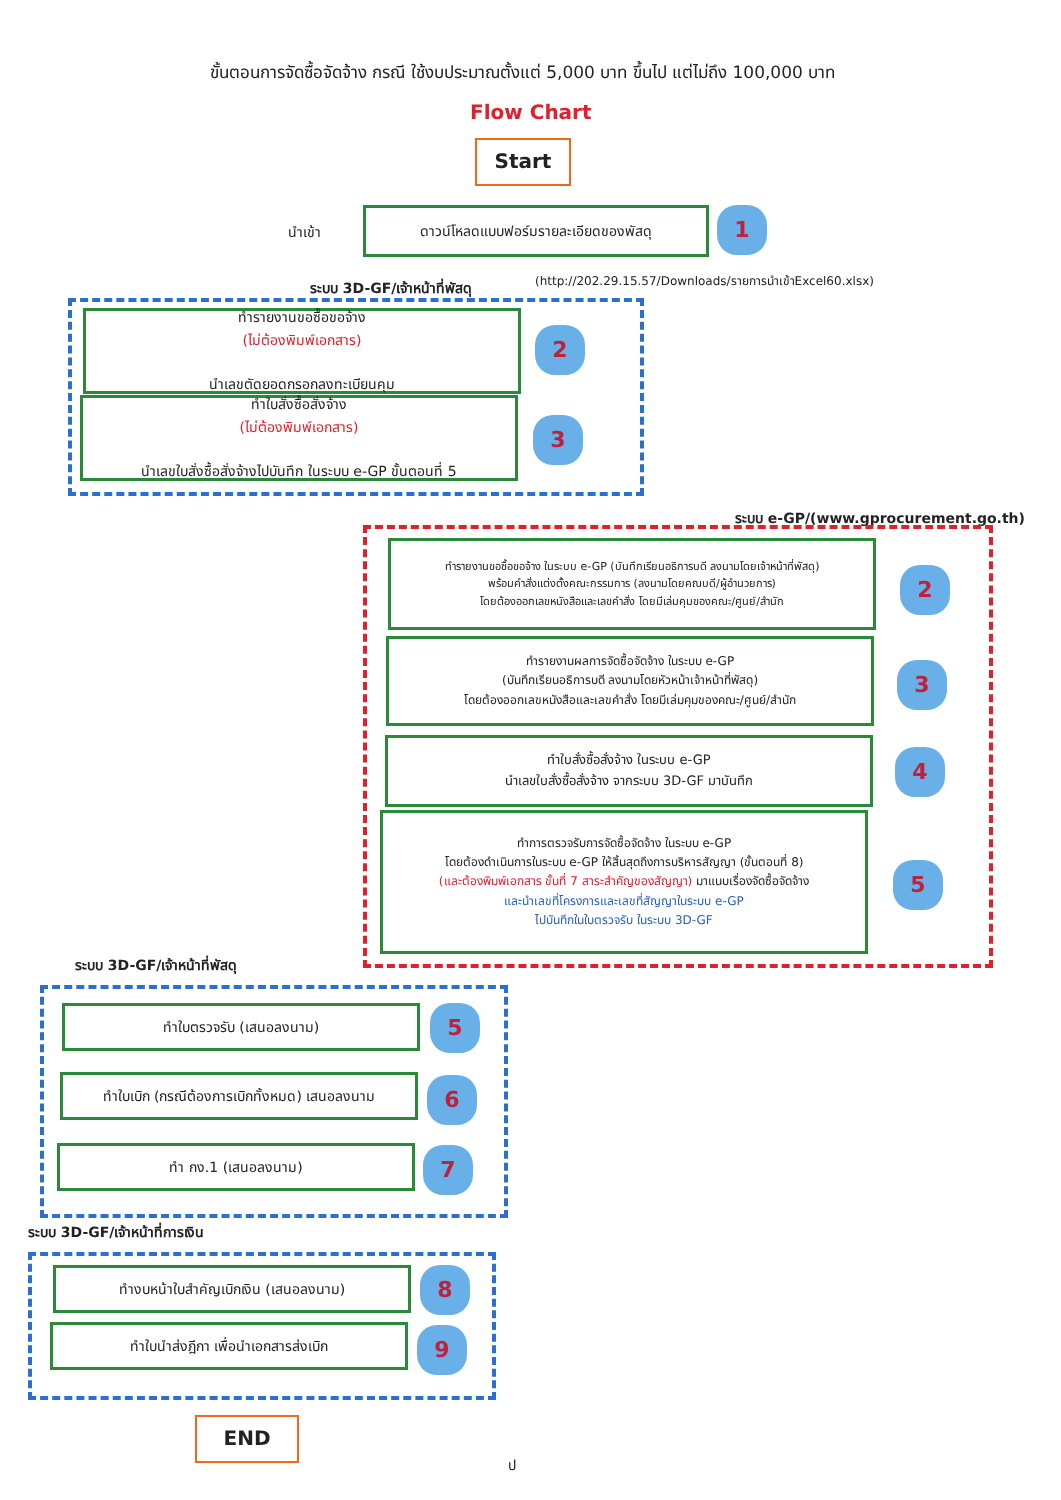ขั้นตอนการจัดซื้อจัดจ้าง กรณี ใช้งบประมาณตั้งแต่ 5,000 บาท ขึ้นไป แต่ไม่ถึง 100,000 บาท
Flow Chart
Start
นำเข้า
ดาวน์โหลดแบบฟอร์มรายละเอียดของพัสดุ 1
(http://202.29.15.57/Downloads/รายการนำเข้าExcel60.xlsx)
ระบบ 3D-GF/เจ้าหน้าที่พัสดุ
ทำรายงานขอซื้อขอจ้าง
(ไม่ต้องพิมพ์เอกสาร)
นำเลขตัดยอดกรอกลงทะเบียนคุม
2
ทำใบสั่งซื้อสั่งจ้าง
(ไม่ต้องพิมพ์เอกสาร)
นำเลขใบสั่งซื้อสั่งจ้างไปบันทึก ในระบบ e-GP ขั้นตอนที่ 5
3
ระบบ e-GP/(www.gprocurement.go.th)
ทำรายงานขอซื้อขอจ้าง ในระบบ e-GP (บันทึกเรียนอธิการบดี ลงนามโดยเจ้าหน้าที่พัสดุ)
พร้อมคำสั่งแต่งตั้งคณะกรรมการ (ลงนามโดยคณบดี/ผู้อำนวยการ)
โดยต้องออกเลขหนังสือและเลขคำสั่ง โดยมีเล่มคุมของคณะ/ศูนย์/สำนัก
2
ทำรายงานผลการจัดซื้อจัดจ้าง ในระบบ e-GP
(บันทึกเรียนอธิการบดี ลงนามโดยหัวหน้าเจ้าหน้าที่พัสดุ)
โดยต้องออกเลขหนังสือและเลขคำสั่ง โดยมีเล่มคุมของคณะ/ศูนย์/สำนัก
3
ทำใบสั่งซื้อสั่งจ้าง ในระบบ e-GP
นำเลขใบสั่งซื้อสั่งจ้าง จากระบบ 3D-GF มาบันทึก
4
ทำการตรวจรับการจัดซื้อจัดจ้าง ในระบบ e-GP
โดยต้องดำเนินการในระบบ e-GP ให้สิ้นสุดถึงการบริหารสัญญา (ขั้นตอนที่ 8)
(และต้องพิมพ์เอกสาร ขั้นที่ 7 สาระสำคัญของสัญญา) มาแนบเรื่องจัดซื้อจัดจ้าง
และนำเลขที่โครงการและเลขที่สัญญาในระบบ e-GP
ไปบันทึกในใบตรวจรับ ในระบบ 3D-GF
5
ระบบ 3D-GF/เจ้าหน้าที่พัสดุ
ทำใบตรวจรับ (เสนอลงนาม) 5
ทำใบเบิก (กรณีต้องการเบิกทั้งหมด) เสนอลงนาม
6
ทำ กง.1 (เสนอลงนาม) 7
ระบบ 3D-GF/เจ้าหน้าที่การเงิน
ทำงบหน้าใบสำคัญเบิกเงิน (เสนอลงนาม) 8
ทำใบนำส่งฎีกา เพื่อนำเอกสารส่งเบิก 9
END
ป